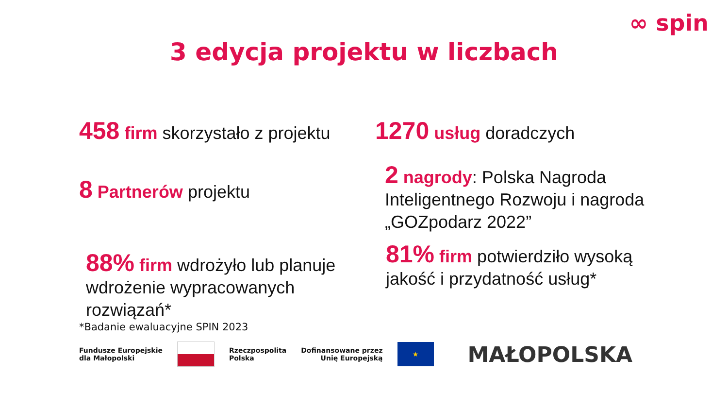∞ spin
3 edycja projektu w liczbach
458 firm skorzystało z projektu
8 Partnerów projektu
88% firm wdrożyło lub planuje wdrożenie wypracowanych rozwiązań*
1270 usług doradczych
2 nagrody: Polska Nagroda Inteligentnego Rozwoju i nagroda „GOZpodarz 2022”
81% firm potwierdziło wysoką jakość i przydatność usług*
*Badanie ewaluacyjne SPIN 2023
Fundusze Europejskie
dla Małopolski
Rzeczpospolita
Polska
Dofinansowane przez
Unię Europejską
★
MAŁOPOLSKA